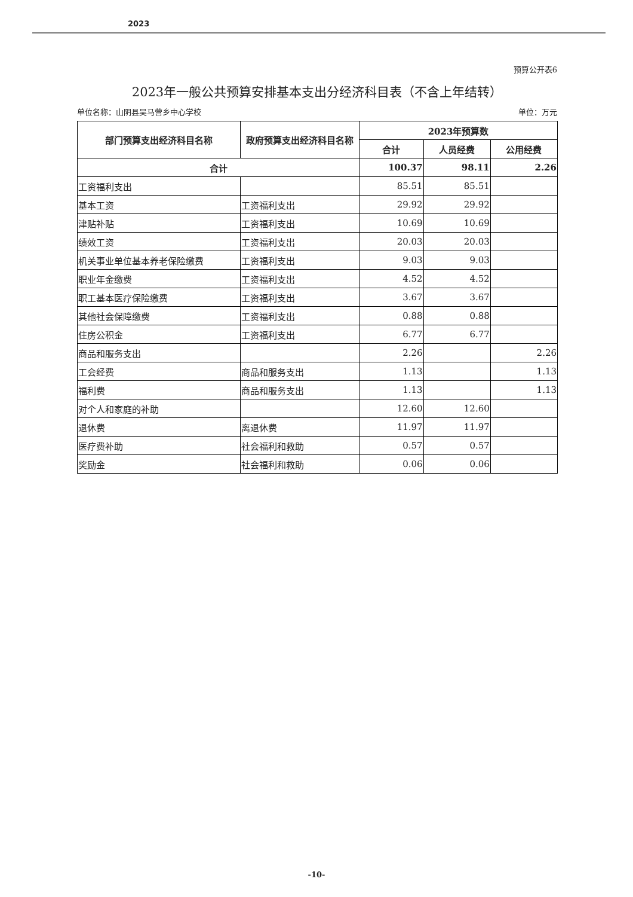2023
预算公开表6
2023年一般公共预算安排基本支出分经济科目表（不含上年结转）
单位名称：山阴县吴马营乡中心学校 单位：万元
| 部门预算支出经济科目名称 | 政府预算支出经济科目名称 | 2023年预算数 | | |
| --- | --- | --- | --- | --- |
| | | 合计 | 人员经费 | 公用经费 |
| 合计 | | 100.37 | 98.11 | 2.26 |
| 工资福利支出 | | 85.51 | 85.51 | |
| 基本工资 | 工资福利支出 | 29.92 | 29.92 | |
| 津贴补贴 | 工资福利支出 | 10.69 | 10.69 | |
| 绩效工资 | 工资福利支出 | 20.03 | 20.03 | |
| 机关事业单位基本养老保险缴费 | 工资福利支出 | 9.03 | 9.03 | |
| 职业年金缴费 | 工资福利支出 | 4.52 | 4.52 | |
| 职工基本医疗保险缴费 | 工资福利支出 | 3.67 | 3.67 | |
| 其他社会保障缴费 | 工资福利支出 | 0.88 | 0.88 | |
| 住房公积金 | 工资福利支出 | 6.77 | 6.77 | |
| 商品和服务支出 | | 2.26 | | 2.26 |
| 工会经费 | 商品和服务支出 | 1.13 | | 1.13 |
| 福利费 | 商品和服务支出 | 1.13 | | 1.13 |
| 对个人和家庭的补助 | | 12.60 | 12.60 | |
| 退休费 | 离退休费 | 11.97 | 11.97 | |
| 医疗费补助 | 社会福利和救助 | 0.57 | 0.57 | |
| 奖励金 | 社会福利和救助 | 0.06 | 0.06 | |
-10-